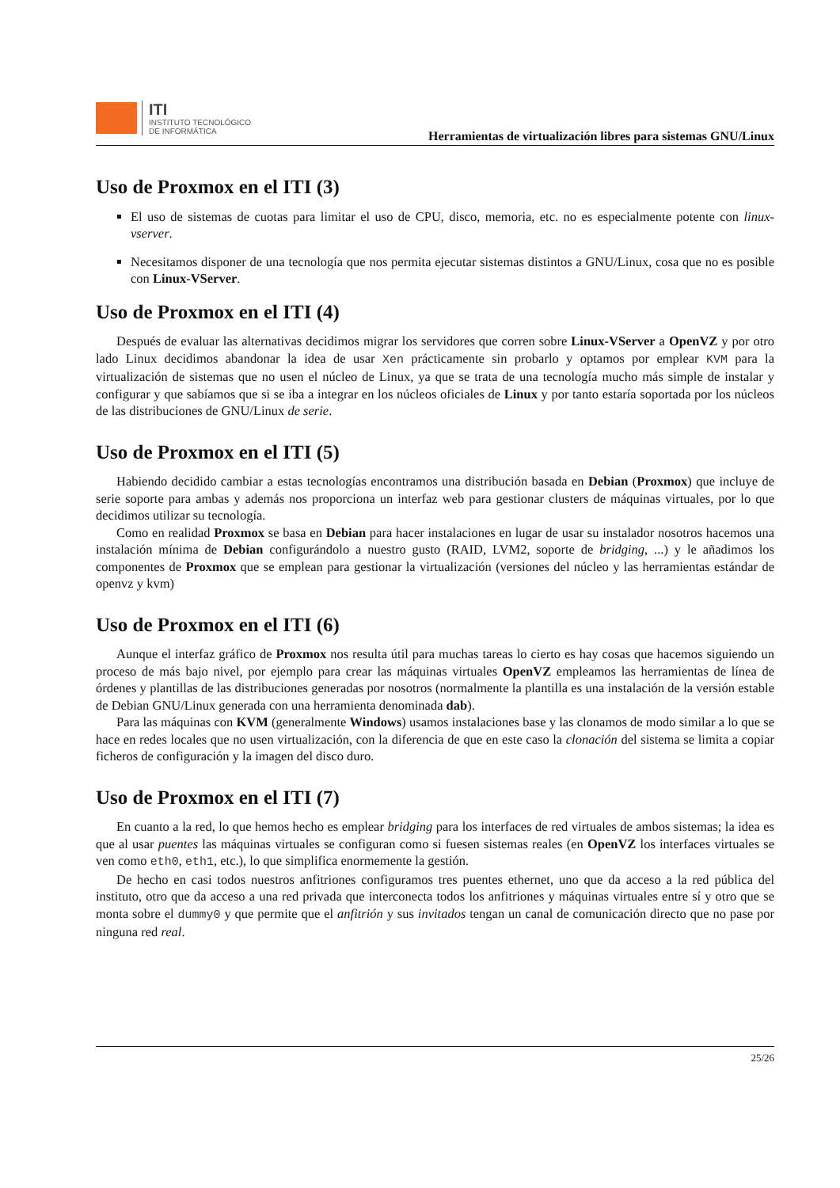ITI
INSTITUTO TECNOLÓGICO
DE INFORMÁTICA
Herramientas de virtualización libres para sistemas GNU/Linux
Uso de Proxmox en el ITI (3)
El uso de sistemas de cuotas para limitar el uso de CPU, disco, memoria, etc. no es especialmente potente con linux-vserver.
Necesitamos disponer de una tecnología que nos permita ejecutar sistemas distintos a GNU/Linux, cosa que no es posible con Linux-VServer.
Uso de Proxmox en el ITI (4)
Después de evaluar las alternativas decidimos migrar los servidores que corren sobre Linux-VServer a OpenVZ y por otro lado Linux decidimos abandonar la idea de usar Xen prácticamente sin probarlo y optamos por emplear KVM para la virtualización de sistemas que no usen el núcleo de Linux, ya que se trata de una tecnología mucho más simple de instalar y configurar y que sabíamos que si se iba a integrar en los núcleos oficiales de Linux y por tanto estaría soportada por los núcleos de las distribuciones de GNU/Linux de serie.
Uso de Proxmox en el ITI (5)
Habiendo decidido cambiar a estas tecnologías encontramos una distribución basada en Debian (Proxmox) que incluye de serie soporte para ambas y además nos proporciona un interfaz web para gestionar clusters de máquinas virtuales, por lo que decidimos utilizar su tecnología.
Como en realidad Proxmox se basa en Debian para hacer instalaciones en lugar de usar su instalador nosotros hacemos una instalación mínima de Debian configurándolo a nuestro gusto (RAID, LVM2, soporte de bridging, ...) y le añadimos los componentes de Proxmox que se emplean para gestionar la virtualización (versiones del núcleo y las herramientas estándar de openvz y kvm)
Uso de Proxmox en el ITI (6)
Aunque el interfaz gráfico de Proxmox nos resulta útil para muchas tareas lo cierto es hay cosas que hacemos siguiendo un proceso de más bajo nivel, por ejemplo para crear las máquinas virtuales OpenVZ empleamos las herramientas de línea de órdenes y plantillas de las distribuciones generadas por nosotros (normalmente la plantilla es una instalación de la versión estable de Debian GNU/Linux generada con una herramienta denominada dab).
Para las máquinas con KVM (generalmente Windows) usamos instalaciones base y las clonamos de modo similar a lo que se hace en redes locales que no usen virtualización, con la diferencia de que en este caso la clonación del sistema se limita a copiar ficheros de configuración y la imagen del disco duro.
Uso de Proxmox en el ITI (7)
En cuanto a la red, lo que hemos hecho es emplear bridging para los interfaces de red virtuales de ambos sistemas; la idea es que al usar puentes las máquinas virtuales se configuran como si fuesen sistemas reales (en OpenVZ los interfaces virtuales se ven como eth0, eth1, etc.), lo que simplifica enormemente la gestión.
De hecho en casi todos nuestros anfitriones configuramos tres puentes ethernet, uno que da acceso a la red pública del instituto, otro que da acceso a una red privada que interconecta todos los anfitriones y máquinas virtuales entre sí y otro que se monta sobre el dummy0 y que permite que el anfitrión y sus invitados tengan un canal de comunicación directo que no pase por ninguna red real.
25/26